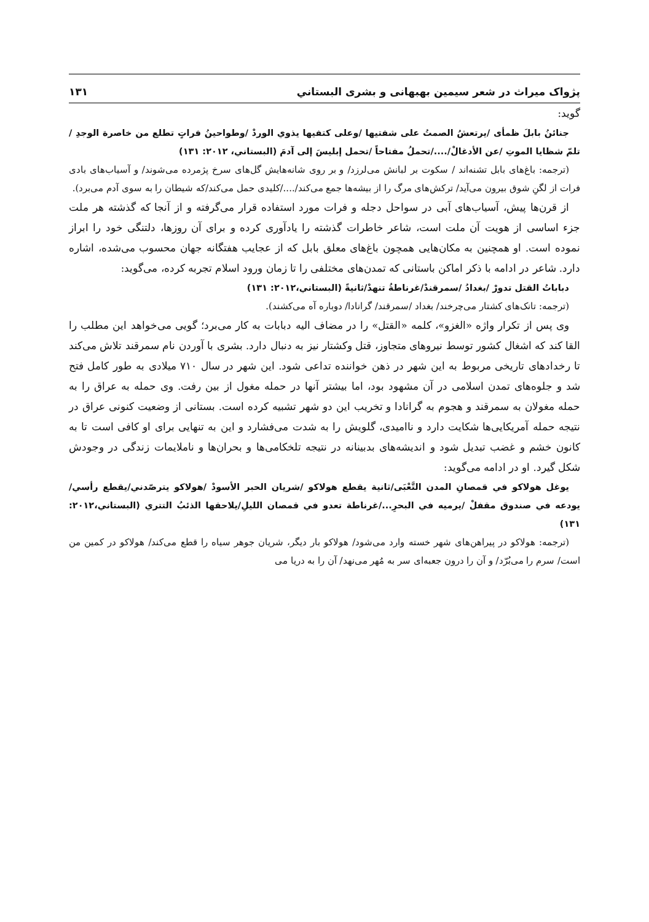پژواک میراث در شعر سیمین بهبهانی و بشری البستاني ۱۳۱
گوید:
جنائنُ بابلَ ظمأى /يرتعشُ الصمتُ على شفتيها /وعلى كتفيها يذوي الوردْ /وطواحينُ فراتٍ تطلع من خاصرة الوجدِ /تلمّ شظايا الموتِ /عن الأدغالْ/..../تحملُ مفتاحاً /تحمل إبليسَ إلى آدمَ (البستاني، ۲۰۱۲: ۱۳۱)
(ترجمه: باغ‌های بابل تشنه‌اند / سکوت بر لبانش می‌لرزد/ و بر روی شانه‌هایش گل‌های سرخ پژمرده می‌شوند/ و آسیاب‌های بادی فرات از لگنِ شوق بیرون می‌آید/ ترکش‌های مرگ را از بیشه‌ها جمع می‌کند/..../کلیدی حمل می‌کند/که شیطان را به سوی آدم می‌برد).
از قرن‌ها پیش، آسیاب‌های آبی در سواحل دجله و فرات مورد استفاده قرار می‌گرفته و از آنجا که گذشته هر ملت جزء اساسی از هویت آن ملت است، شاعر خاطرات گذشته را یادآوری کرده و برای آن روزها، دلتنگی خود را ابراز نموده است. او همچنین به مکان‌هایی همچون باغ‌های معلق بابل که از عجایب هفتگانه جهان محسوب می‌شده، اشاره دارد. شاعر در ادامه با ذکر اماکن باستانی که تمدن‌های مختلفی را تا زمان ورود اسلام تجربه کرده، می‌گوید:
دباباتُ القتل تدورْ /بغدادُ /سمرقندْ/غرناطةُ تنهدْ/ثانيةً (البستاني،۲۰۱۲: ۱۳۱)
(ترجمه: تانک‌های کشتار می‌چرخند/ بغداد /سمرقند/ گرانادا/ دوباره آه می‌کشند).
وی پس از تکرار واژه «الغزو»، کلمه «القتل» را در مضاف الیه دبابات به کار می‌برد؛ گویی می‌خواهد این مطلب را القا کند که اشغال کشور توسط نیروهای متجاوز، قتل وکشتار نیز به دنبال دارد. بشری با آوردن نام سمرقند تلاش می‌کند تا رخدادهای تاریخی مربوط به این شهر در ذهن خواننده تداعی شود. این شهر در سال ۷۱۰ میلادی به طور کامل فتح شد و جلوه‌های تمدن اسلامی در آن مشهود بود، اما بیشتر آنها در حمله مغول از بین رفت. وی حمله به عراق را به حمله مغولان به سمرقند و هجوم به گرانادا و تخریب این دو شهر تشبیه کرده است. بستانی از وضعیت کنونی عراق در نتیجه حمله آمریکایی‌ها شکایت دارد و ناامیدی، گلویش را به شدت می‌فشارد و این به تنهایی برای او کافی است تا به کانون خشم و غضب تبدیل شود و اندیشه‌های بدبینانه در نتیجه تلخکامی‌ها و بحران‌ها و ناملایمات زندگی در وجودش شکل گیرد. او در ادامه می‌گوید:
يوغل هولاكو في قمصانِ المدن التَّعْبَى/ثانية يقطع هولاكو /شريان الحبر الأسودْ /هولاكو يترصّدني/يقطع رأسي/يودعه في صندوق مقفلْ /يرميه في البحرِ.../غرناطة تعدو في قمصان الليلِ/يلاحقها الذئبُ التتري (البستاني،۲۰۱۲: ۱۳۱)
(ترجمه: هولاکو در پیراهن‌های شهر خسته وارد می‌شود/ هولاکو بار دیگر، شریان جوهر سیاه را قطع می‌کند/ هولاکو در کمین من است/ سرم را می‌بُرّد/ و آن را درون جعبه‌ای سر به مُهر می‌نهد/ آن را به دریا می‌